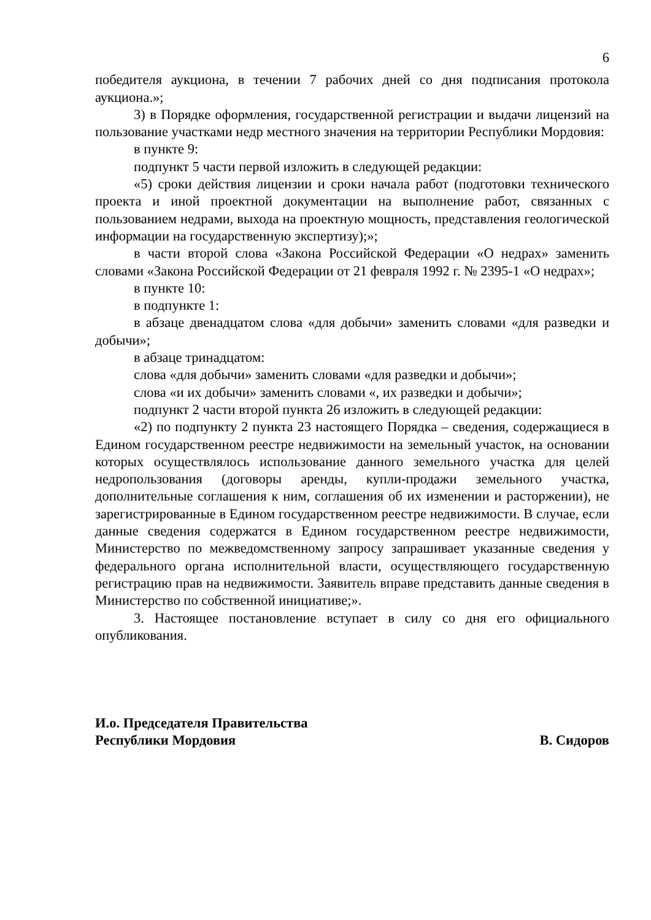6
победителя аукциона, в течении 7 рабочих дней со дня подписания протокола аукциона.»;
3) в Порядке оформления, государственной регистрации и выдачи лицензий на пользование участками недр местного значения на территории Республики Мордовия:
в пункте 9:
подпункт 5 части первой изложить в следующей редакции:
«5) сроки действия лицензии и сроки начала работ (подготовки технического проекта и иной проектной документации на выполнение работ, связанных с пользованием недрами, выхода на проектную мощность, представления геологической информации на государственную экспертизу);»;
в части второй слова «Закона Российской Федерации «О недрах» заменить словами «Закона Российской Федерации от 21 февраля 1992 г. № 2395-1 «О недрах»;
в пункте 10:
в подпункте 1:
в абзаце двенадцатом слова «для добычи» заменить словами «для разведки и добычи»;
в абзаце тринадцатом:
слова «для добычи» заменить словами «для разведки и добычи»;
слова «и их добычи» заменить словами «, их разведки и добычи»;
подпункт 2 части второй пункта 26 изложить в следующей редакции:
«2) по подпункту 2 пункта 23 настоящего Порядка – сведения, содержащиеся в Едином государственном реестре недвижимости на земельный участок, на основании которых осуществлялось использование данного земельного участка для целей недропользования (договоры аренды, купли-продажи земельного участка, дополнительные соглашения к ним, соглашения об их изменении и расторжении), не зарегистрированные в Едином государственном реестре недвижимости. В случае, если данные сведения содержатся в Едином государственном реестре недвижимости, Министерство по межведомственному запросу запрашивает указанные сведения у федерального органа исполнительной власти, осуществляющего государственную регистрацию прав на недвижимости. Заявитель вправе представить данные сведения в Министерство по собственной инициативе;».
3. Настоящее постановление вступает в силу со дня его официального опубликования.
И.о. Председателя Правительства
Республики Мордовия
В. Сидоров